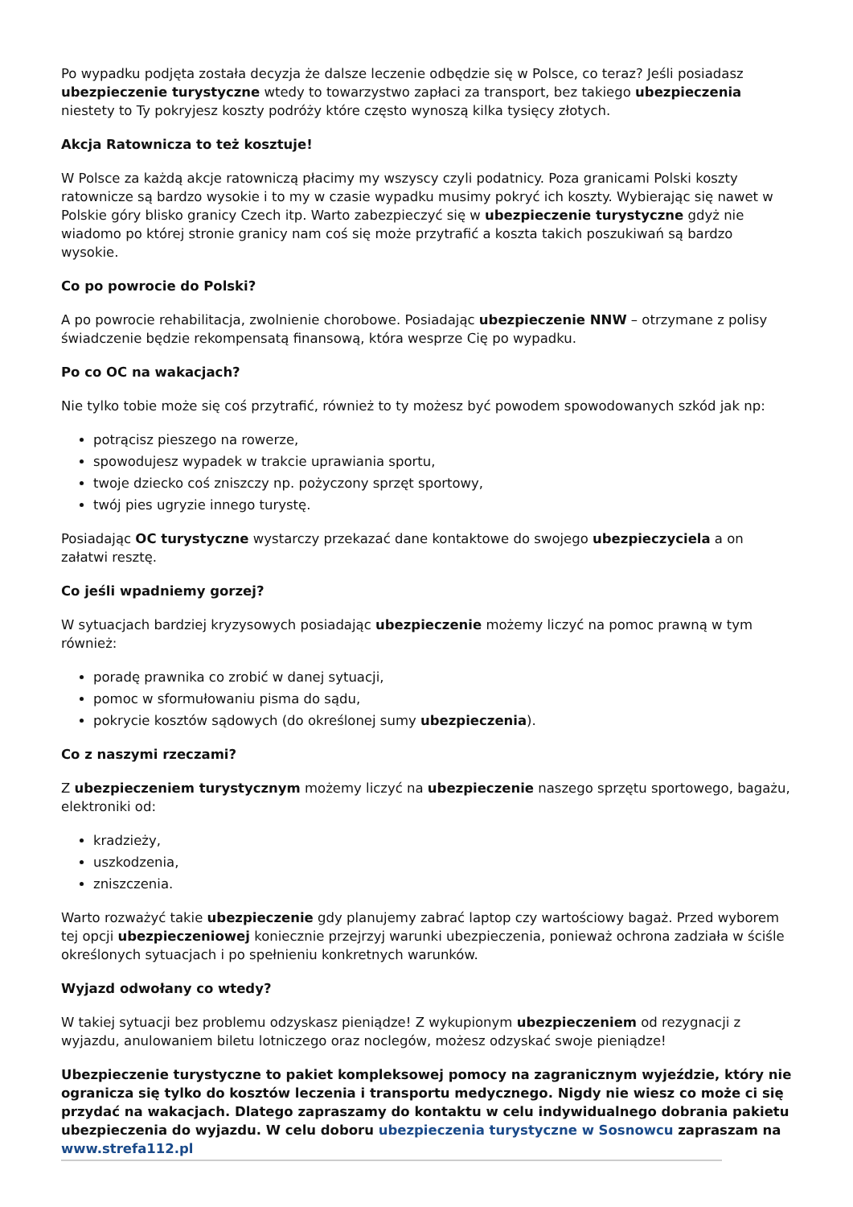Po wypadku podjęta została decyzja że dalsze leczenie odbędzie się w Polsce, co teraz? Jeśli posiadasz ubezpieczenie turystyczne wtedy to towarzystwo zapłaci za transport, bez takiego ubezpieczenia niestety to Ty pokryjesz koszty podróży które często wynoszą kilka tysięcy złotych.
Akcja Ratownicza to też kosztuje!
W Polsce za każdą akcje ratowniczą płacimy my wszyscy czyli podatnicy. Poza granicami Polski koszty ratownicze są bardzo wysokie i to my w czasie wypadku musimy pokryć ich koszty. Wybierając się nawet w Polskie góry blisko granicy Czech itp. Warto zabezpieczyć się w ubezpieczenie turystyczne gdyż nie wiadomo po której stronie granicy nam coś się może przytrafić a koszta takich poszukiwań są bardzo wysokie.
Co po powrocie do Polski?
A po powrocie rehabilitacja, zwolnienie chorobowe. Posiadając ubezpieczenie NNW – otrzymane z polisy świadczenie będzie rekompensatą finansową, która wesprze Cię po wypadku.
Po co OC na wakacjach?
Nie tylko tobie może się coś przytrafić, również to ty możesz być powodem spowodowanych szkód jak np:
potrącisz pieszego na rowerze,
spowodujesz wypadek w trakcie uprawiania sportu,
twoje dziecko coś zniszczy np. pożyczony sprzęt sportowy,
twój pies ugryzie innego turystę.
Posiadając OC turystyczne wystarczy przekazać dane kontaktowe do swojego ubezpieczyciela a on załatwi resztę.
Co jeśli wpadniemy gorzej?
W sytuacjach bardziej kryzysowych posiadając ubezpieczenie możemy liczyć na pomoc prawną w tym również:
poradę prawnika co zrobić w danej sytuacji,
pomoc w sformułowaniu pisma do sądu,
pokrycie kosztów sądowych (do określonej sumy ubezpieczenia).
Co z naszymi rzeczami?
Z ubezpieczeniem turystycznym możemy liczyć na ubezpieczenie naszego sprzętu sportowego, bagażu, elektroniki od:
kradzieży,
uszkodzenia,
zniszczenia.
Warto rozważyć takie ubezpieczenie gdy planujemy zabrać laptop czy wartościowy bagaż. Przed wyborem tej opcji ubezpieczeniowej koniecznie przejrzyj warunki ubezpieczenia, ponieważ ochrona zadziała w ściśle określonych sytuacjach i po spełnieniu konkretnych warunków.
Wyjazd odwołany co wtedy?
W takiej sytuacji bez problemu odzyskasz pieniądze! Z wykupionym ubezpieczeniem od rezygnacji z wyjazdu, anulowaniem biletu lotniczego oraz noclegów, możesz odzyskać swoje pieniądze!
Ubezpieczenie turystyczne to pakiet kompleksowej pomocy na zagranicznym wyjeździe, który nie ogranicza się tylko do kosztów leczenia i transportu medycznego. Nigdy nie wiesz co może ci się przydać na wakacjach. Dlatego zapraszamy do kontaktu w celu indywidualnego dobrania pakietu ubezpieczenia do wyjazdu. W celu doboru ubezpieczenia turystyczne w Sosnowcu zapraszam na
www.strefa112.pl